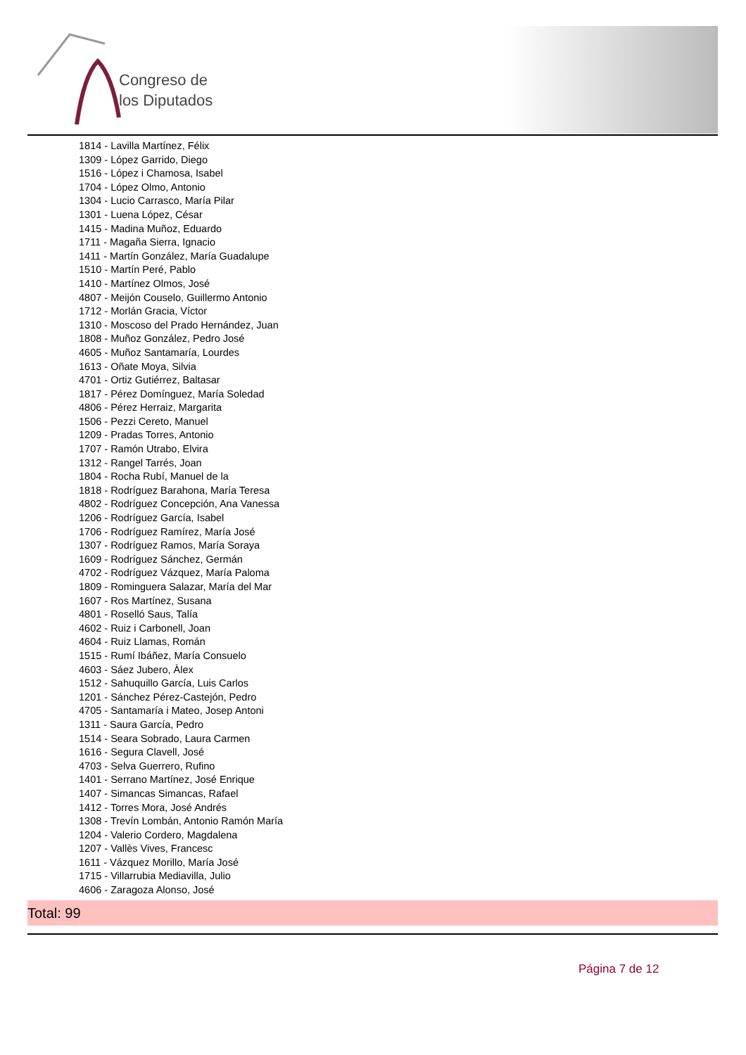Congreso de
los Diputados
1814 - Lavilla Martínez, Félix
1309 - López Garrido, Diego
1516 - López i Chamosa, Isabel
1704 - López Olmo, Antonio
1304 - Lucio Carrasco, María Pilar
1301 - Luena López, César
1415 - Madina Muñoz, Eduardo
1711 - Magaña Sierra, Ignacio
1411 - Martín González, María Guadalupe
1510 - Martín Peré, Pablo
1410 - Martínez Olmos, José
4807 - Meijón Couselo, Guillermo Antonio
1712 - Morlán Gracia, Víctor
1310 - Moscoso del Prado Hernández, Juan
1808 - Muñoz González, Pedro José
4605 - Muñoz Santamaría, Lourdes
1613 - Oñate Moya, Silvia
4701 - Ortiz Gutiérrez, Baltasar
1817 - Pérez Domínguez, María Soledad
4806 - Pérez Herraiz, Margarita
1506 - Pezzi Cereto, Manuel
1209 - Pradas Torres, Antonio
1707 - Ramón Utrabo, Elvira
1312 - Rangel Tarrés, Joan
1804 - Rocha Rubí, Manuel de la
1818 - Rodríguez Barahona, María Teresa
4802 - Rodríguez Concepción, Ana Vanessa
1206 - Rodríguez García, Isabel
1706 - Rodríguez Ramírez, María José
1307 - Rodríguez Ramos, María Soraya
1609 - Rodríguez Sánchez, Germán
4702 - Rodríguez Vázquez, María Paloma
1809 - Rominguera Salazar, María del Mar
1607 - Ros Martínez, Susana
4801 - Roselló Saus, Talía
4602 - Ruiz i Carbonell, Joan
4604 - Ruiz Llamas, Román
1515 - Rumí Ibáñez, María Consuelo
4603 - Sáez Jubero, Àlex
1512 - Sahuquillo García, Luis Carlos
1201 - Sánchez Pérez-Castejón, Pedro
4705 - Santamaría i Mateo, Josep Antoni
1311 - Saura García, Pedro
1514 - Seara Sobrado, Laura Carmen
1616 - Segura Clavell, José
4703 - Selva Guerrero, Rufino
1401 - Serrano Martínez, José Enrique
1407 - Simancas Simancas, Rafael
1412 - Torres Mora, José Andrés
1308 - Trevín Lombán, Antonio Ramón María
1204 - Valerio Cordero, Magdalena
1207 - Vallès Vives, Francesc
1611 - Vázquez Morillo, María José
1715 - Villarrubia Mediavilla, Julio
4606 - Zaragoza Alonso, José
Total: 99
Página 7 de 12